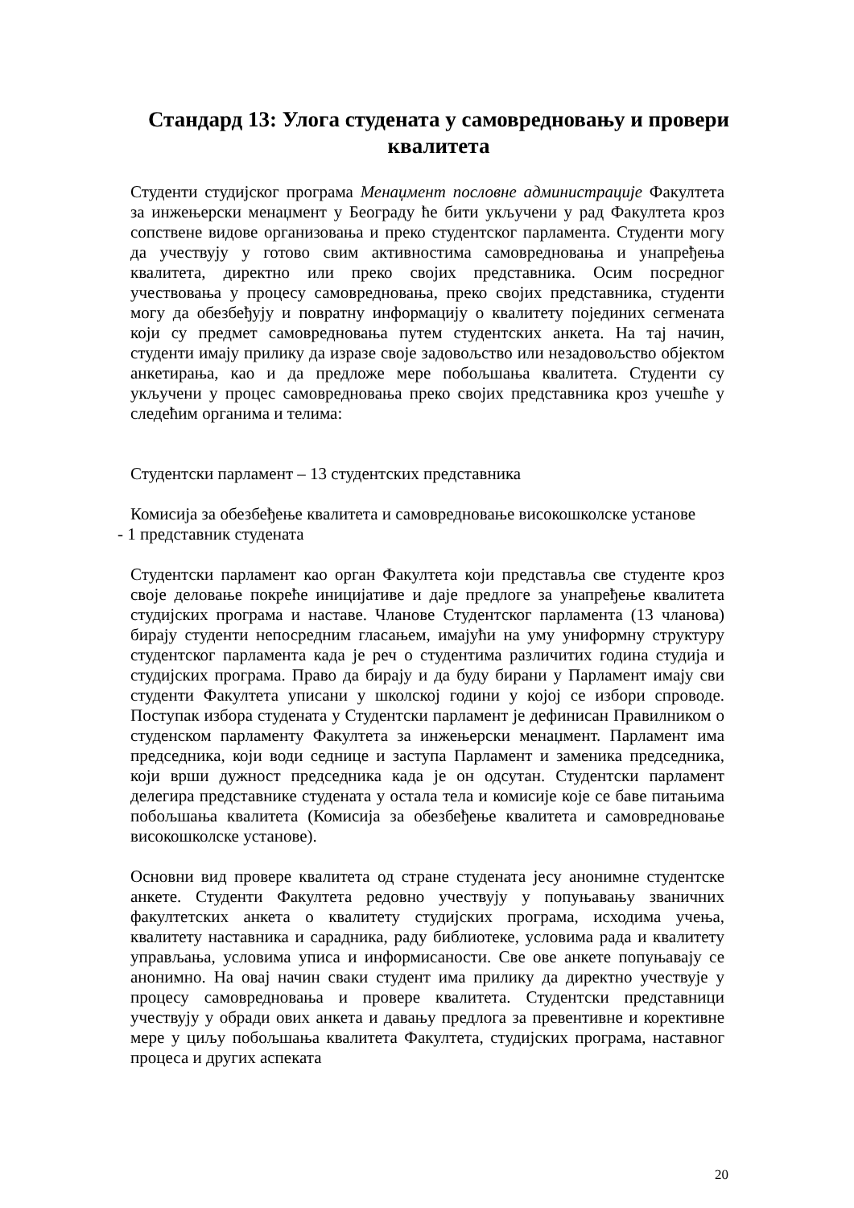Стандард 13: Улога студената у самовредновању и провери квалитета
Студенти студијског програма Менаџмент пословне администрације Факултета за инжењерски менаџмент у Београду ће бити укључени у рад Факултета кроз сопствене видове организовања и преко студентског парламента. Студенти могу да учествују у готово свим активностима самовредновања и унапређења квалитета, директно или преко својих представника. Осим посредног учествовања у процесу самовредновања, преко својих представника, студенти могу да обезбеђују и повратну информацију о квалитету појединих сегмената који су предмет самовредновања путем студентских анкета. На тај начин, студенти имају прилику да изразе своје задовољство или незадовољство објектом анкетирања, као и да предложе мере побољшања квалитета. Студенти су укључени у процес самовредновања преко својих представника кроз учешће у следећим органима и телима:
Студентски парламент – 13 студентских представника
Комисија за обезбеђење квалитета и самовредновање високошколске установе
- 1 представник студената
Студентски парламент као орган Факултета који представља све студенте кроз своје деловање покреће иницијативе и даје предлоге за унапређење квалитета студијских програма и наставе. Чланове Студентског парламента (13 чланова) бирају студенти непосредним гласањем, имајући на уму униформну структуру студентског парламента када је реч о студентима различитих година студија и студијских програма. Право да бирају и да буду бирани у Парламент имају сви студенти Факултета уписани у школској години у којој се избори спроводе. Поступак избора студената у Студентски парламент је дефинисан Правилником о студенском парламенту Факултета за инжењерски менаџмент. Парламент има председника, који води седнице и заступа Парламент и заменика председника, који врши дужност председника када је он одсутан. Студентски парламент делегира представнике студената у остала тела и комисије које се баве питањима побољшања квалитета (Комисија за обезбеђење квалитета и самовредновање високошколске установе).
Основни вид провере квалитета од стране студената јесу анонимне студентске анкете. Студенти Факултета редовно учествују у попуњавању званичних факултетских анкета о квалитету студијских програма, исходима учења, квалитету наставника и сарадника, раду библиотеке, условима рада и квалитету управљања, условима уписа и информисаности. Све ове анкете попуњавају се анонимно. На овај начин сваки студент има прилику да директно учествује у процесу самовредновања и провере квалитета. Студентски представници учествују у обради ових анкета и давању предлога за превентивне и корективне мере у циљу побољшања квалитета Факултета, студијских програма, наставног процеса и других аспеката
20